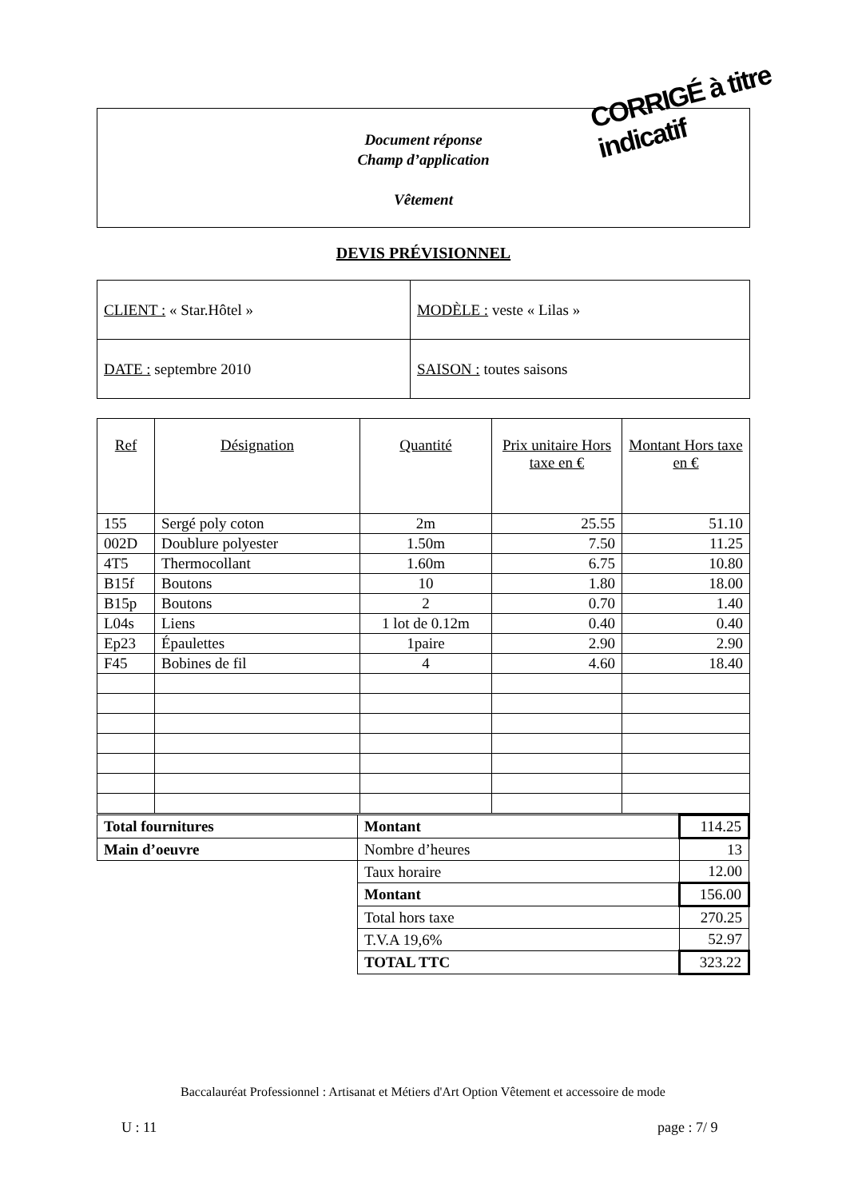Document réponse
Champ d’application
Vêtement
CORRIGÉ à titre indicatif
DEVIS PRÉVISIONNEL
| CLIENT : « Star.Hôtel » | MODÈLE : veste « Lilas » |
| DATE : septembre 2010 | SAISON : toutes saisons |
| Ref | Désignation | Quantité | Prix unitaire Hors taxe en € | Montant Hors taxe en € |
| --- | --- | --- | --- | --- |
| 155 | Sergé poly coton | 2m | 25.55 | 51.10 |
| 002D | Doublure polyester | 1.50m | 7.50 | 11.25 |
| 4T5 | Thermocollant | 1.60m | 6.75 | 10.80 |
| B15f | Boutons | 10 | 1.80 | 18.00 |
| B15p | Boutons | 2 | 0.70 | 1.40 |
| L04s | Liens | 1 lot de 0.12m | 0.40 | 0.40 |
| Ep23 | Épaulettes | 1paire | 2.90 | 2.90 |
| F45 | Bobines de fil | 4 | 4.60 | 18.40 |
| Total fournitures | Montant | 114.25 |
| Main d’oeuvre | Nombre d’heures | 13 |
| | Taux horaire | 12.00 |
| | Montant | 156.00 |
| | Total hors taxe | 270.25 |
| | T.V.A 19,6% | 52.97 |
| | TOTAL TTC | 323.22 |
Baccalauréat Professionnel : Artisanat et Métiers d'Art Option Vêtement et accessoire de mode
U : 11 page : 7/ 9